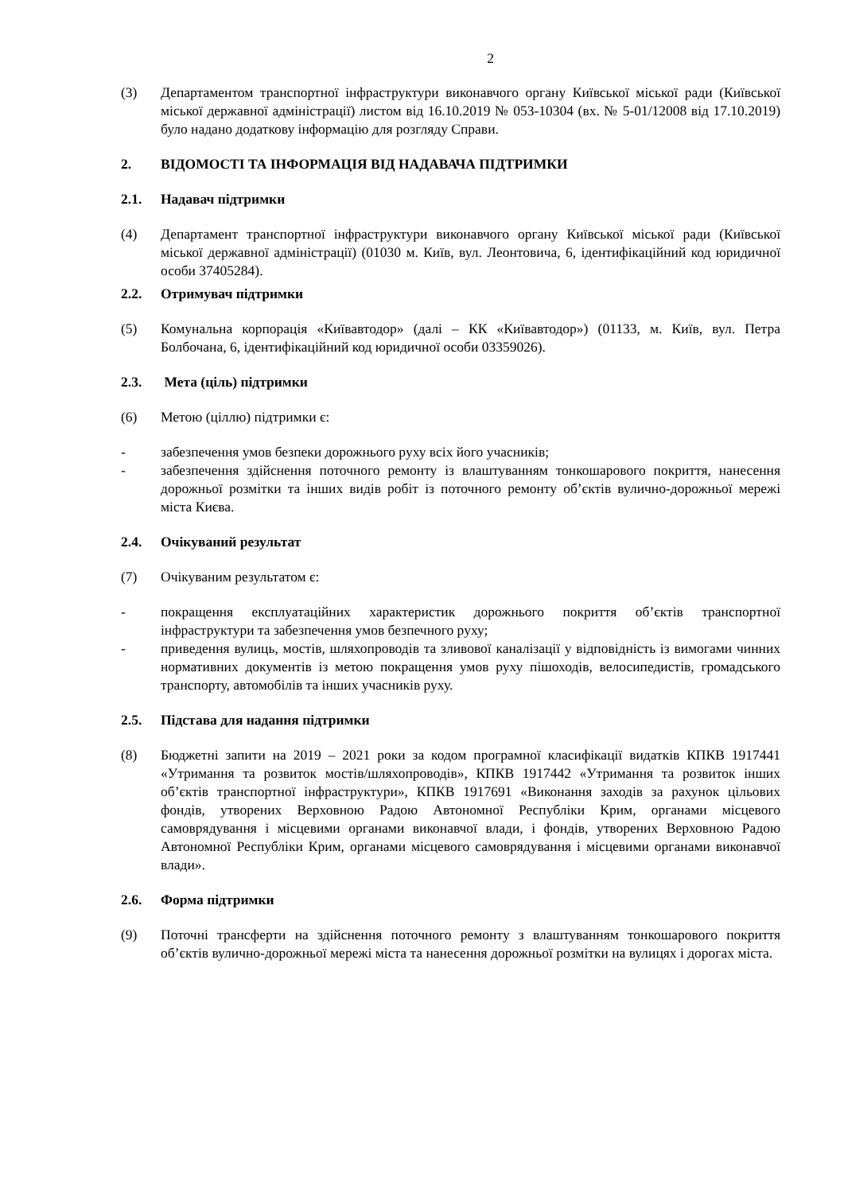2
(3) Департаментом транспортної інфраструктури виконавчого органу Київської міської ради (Київської міської державної адміністрації) листом від 16.10.2019 № 053-10304 (вх. № 5-01/12008 від 17.10.2019) було надано додаткову інформацію для розгляду Справи.
2. ВІДОМОСТІ ТА ІНФОРМАЦІЯ ВІД НАДАВАЧА ПІДТРИМКИ
2.1. Надавач підтримки
(4) Департамент транспортної інфраструктури виконавчого органу Київської міської ради (Київської міської державної адміністрації) (01030 м. Київ, вул. Леонтовича, 6, ідентифікаційний код юридичної особи 37405284).
2.2. Отримувач підтримки
(5) Комунальна корпорація «Київавтодор» (далі – КК «Київавтодор») (01133, м. Київ, вул. Петра Болбочана, 6, ідентифікаційний код юридичної особи 03359026).
2.3. Мета (ціль) підтримки
(6) Метою (ціллю) підтримки є:
- забезпечення умов безпеки дорожнього руху всіх його учасників;
- забезпечення здійснення поточного ремонту із влаштуванням тонкошарового покриття, нанесення дорожньої розмітки та інших видів робіт із поточного ремонту об’єктів вулично-дорожньої мережі міста Києва.
2.4. Очікуваний результат
(7) Очікуваним результатом є:
- покращення експлуатаційних характеристик дорожнього покриття об’єктів транспортної інфраструктури та забезпечення умов безпечного руху;
- приведення вулиць, мостів, шляхопроводів та зливової каналізації у відповідність із вимогами чинних нормативних документів із метою покращення умов руху пішоходів, велосипедистів, громадського транспорту, автомобілів та інших учасників руху.
2.5. Підстава для надання підтримки
(8) Бюджетні запити на 2019 – 2021 роки за кодом програмної класифікації видатків КПКВ 1917441 «Утримання та розвиток мостів/шляхопроводів», КПКВ 1917442 «Утримання та розвиток інших об’єктів транспортної інфраструктури», КПКВ 1917691 «Виконання заходів за рахунок цільових фондів, утворених Верховною Радою Автономної Республіки Крим, органами місцевого самоврядування і місцевими органами виконавчої влади, і фондів, утворених Верховною Радою Автономної Республіки Крим, органами місцевого самоврядування і місцевими органами виконавчої влади».
2.6. Форма підтримки
(9) Поточні трансферти на здійснення поточного ремонту з влаштуванням тонкошарового покриття об’єктів вулично-дорожньої мережі міста та нанесення дорожньої розмітки на вулицях і дорогах міста.